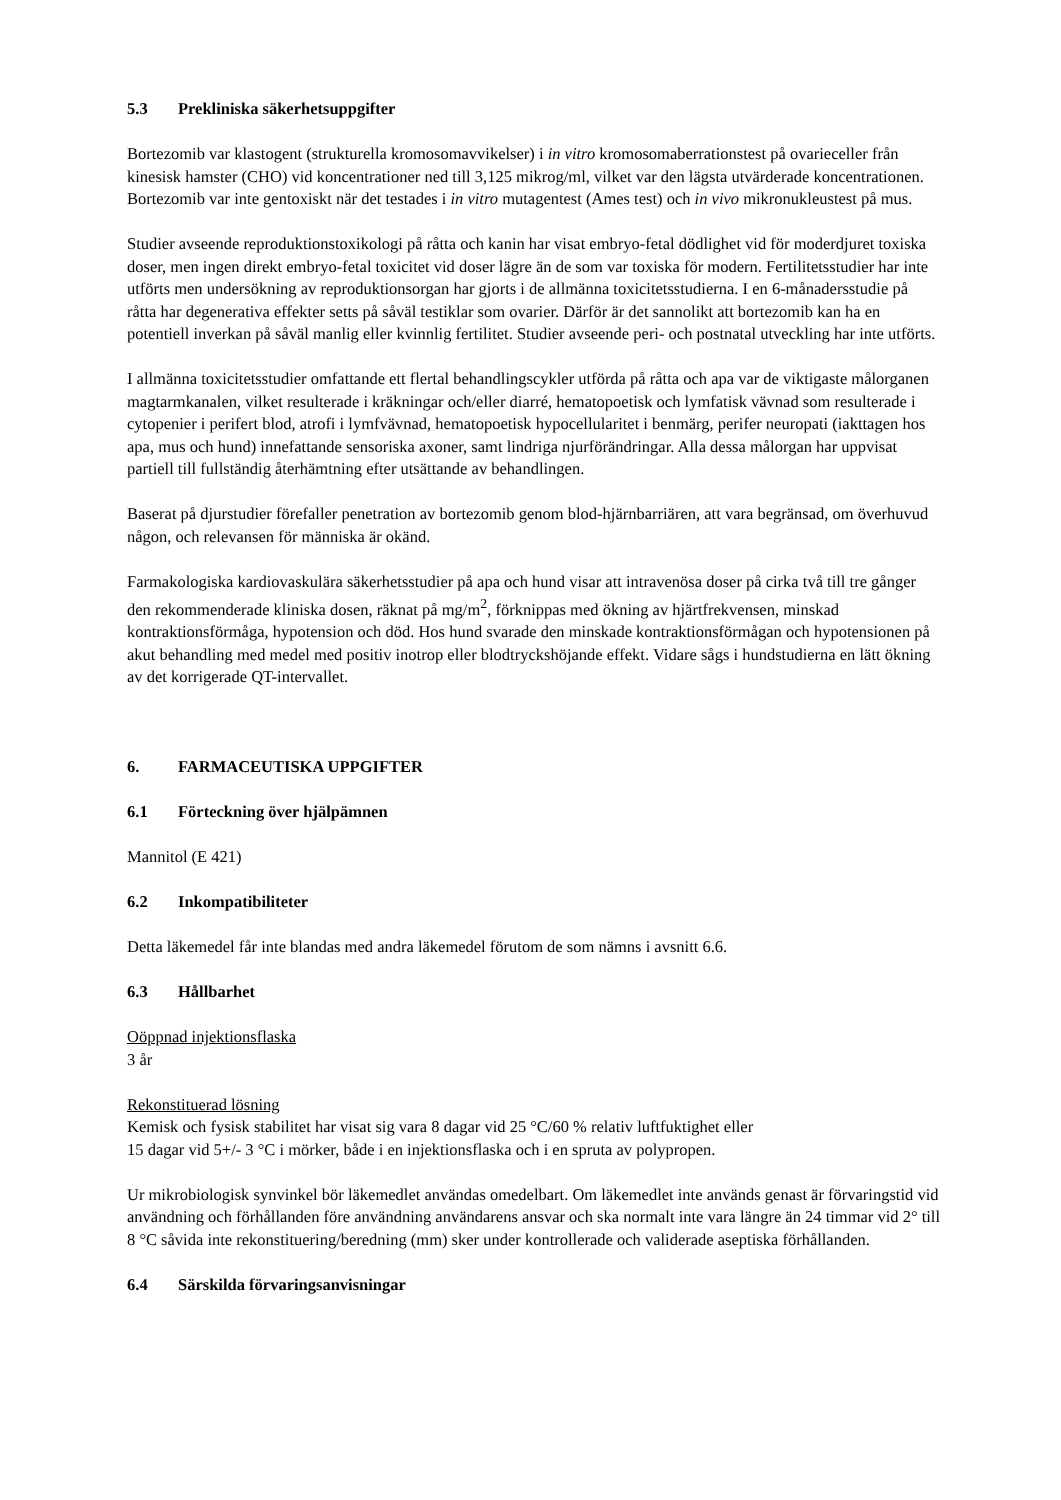5.3 Prekliniska säkerhetsuppgifter
Bortezomib var klastogent (strukturella kromosomavvikelser) i in vitro kromosomaberrationstest på ovarieceller från kinesisk hamster (CHO) vid koncentrationer ned till 3,125 mikrog/ml, vilket var den lägsta utvärderade koncentrationen. Bortezomib var inte gentoxiskt när det testades i in vitro mutagentest (Ames test) och in vivo mikronukleustest på mus.
Studier avseende reproduktionstoxikologi på råtta och kanin har visat embryo-fetal dödlighet vid för moderdjuret toxiska doser, men ingen direkt embryo-fetal toxicitet vid doser lägre än de som var toxiska för modern. Fertilitetsstudier har inte utförts men undersökning av reproduktionsorgan har gjorts i de allmänna toxicitetsstudierna. I en 6-månadersstudie på råtta har degenerativa effekter setts på såväl testiklar som ovarier. Därför är det sannolikt att bortezomib kan ha en potentiell inverkan på såväl manlig eller kvinnlig fertilitet. Studier avseende peri- och postnatal utveckling har inte utförts.
I allmänna toxicitetsstudier omfattande ett flertal behandlingscykler utförda på råtta och apa var de viktigaste målorganen magtarmkanalen, vilket resulterade i kräkningar och/eller diarré, hematopoetisk och lymfatisk vävnad som resulterade i cytopenier i perifert blod, atrofi i lymfvävnad, hematopoetisk hypocellularitet i benmärg, perifer neuropati (iakttagen hos apa, mus och hund) innefattande sensoriska axoner, samt lindriga njurförändringar. Alla dessa målorgan har uppvisat partiell till fullständig återhämtning efter utsättande av behandlingen.
Baserat på djurstudier förefaller penetration av bortezomib genom blod-hjärnbarriären, att vara begränsad, om överhuvud någon, och relevansen för människa är okänd.
Farmakologiska kardiovaskulära säkerhetsstudier på apa och hund visar att intravenösa doser på cirka två till tre gånger den rekommenderade kliniska dosen, räknat på mg/m<sup>2</sup>, förknippas med ökning av hjärtfrekvensen, minskad kontraktionsförmåga, hypotension och död. Hos hund svarade den minskade kontraktionsförmågan och hypotensionen på akut behandling med medel med positiv inotrop eller blodtryckshöjande effekt. Vidare sågs i hundstudierna en lätt ökning av det korrigerade QT-intervallet.
6. FARMACEUTISKA UPPGIFTER
6.1 Förteckning över hjälpämnen
Mannitol (E 421)
6.2 Inkompatibiliteter
Detta läkemedel får inte blandas med andra läkemedel förutom de som nämns i avsnitt 6.6.
6.3 Hållbarhet
Oöppnad injektionsflaska
3 år
Rekonstituerad lösning
Kemisk och fysisk stabilitet har visat sig vara 8 dagar vid 25 °C/60 % relativ luftfuktighet eller
15 dagar vid 5+/- 3 °C i mörker, både i en injektionsflaska och i en spruta av polypropen.
Ur mikrobiologisk synvinkel bör läkemedlet användas omedelbart. Om läkemedlet inte används genast är förvaringstid vid användning och förhållanden före användning användarens ansvar och ska normalt inte vara längre än 24 timmar vid 2° till 8 °C såvida inte rekonstituering/beredning (mm) sker under kontrollerade och validerade aseptiska förhållanden.
6.4 Särskilda förvaringsanvisningar